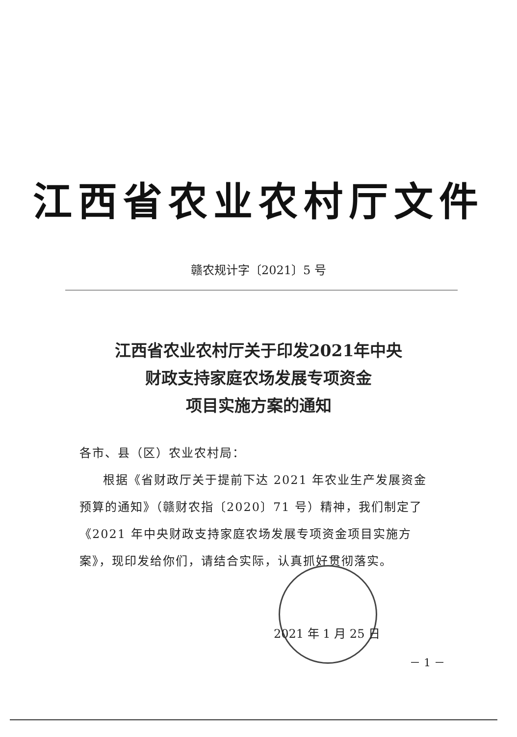江西省农业农村厅文件
赣农规计字〔2021〕5 号
江西省农业农村厅关于印发2021年中央
财政支持家庭农场发展专项资金
项目实施方案的通知
各市、县（区）农业农村局：
根据《省财政厅关于提前下达 2021 年农业生产发展资金预算的通知》（赣财农指〔2020〕71 号）精神，我们制定了《2021 年中央财政支持家庭农场发展专项资金项目实施方案》，现印发给你们，请结合实际，认真抓好贯彻落实。
2021 年 1 月 25 日
－ 1 －